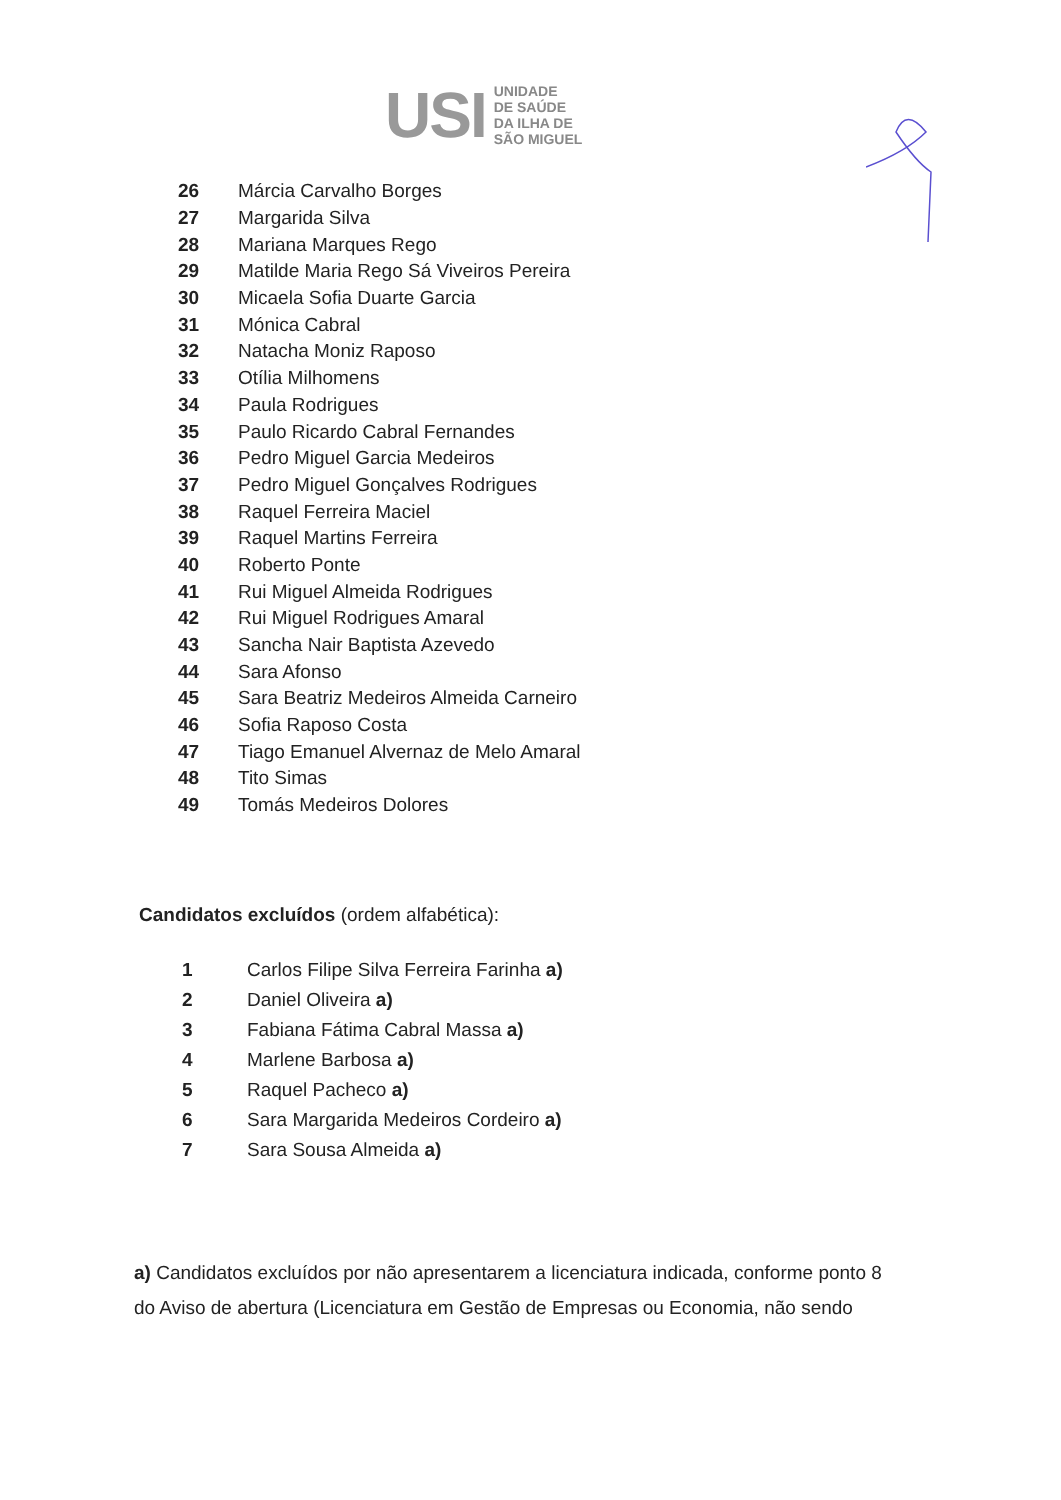USI
UNIDADE
DE SAÚDE
DA ILHA DE
SÃO MIGUEL
| 26 | Márcia Carvalho Borges |
| 27 | Margarida Silva |
| 28 | Mariana Marques Rego |
| 29 | Matilde Maria Rego Sá Viveiros Pereira |
| 30 | Micaela Sofia Duarte Garcia |
| 31 | Mónica Cabral |
| 32 | Natacha Moniz Raposo |
| 33 | Otília Milhomens |
| 34 | Paula Rodrigues |
| 35 | Paulo Ricardo Cabral Fernandes |
| 36 | Pedro Miguel Garcia Medeiros |
| 37 | Pedro Miguel Gonçalves Rodrigues |
| 38 | Raquel Ferreira Maciel |
| 39 | Raquel Martins Ferreira |
| 40 | Roberto Ponte |
| 41 | Rui Miguel Almeida Rodrigues |
| 42 | Rui Miguel Rodrigues Amaral |
| 43 | Sancha Nair Baptista Azevedo |
| 44 | Sara Afonso |
| 45 | Sara Beatriz Medeiros Almeida Carneiro |
| 46 | Sofia Raposo Costa |
| 47 | Tiago Emanuel Alvernaz de Melo Amaral |
| 48 | Tito Simas |
| 49 | Tomás Medeiros Dolores |
Candidatos excluídos (ordem alfabética):
| 1 | Carlos Filipe Silva Ferreira Farinha a) |
| 2 | Daniel Oliveira a) |
| 3 | Fabiana Fátima Cabral Massa a) |
| 4 | Marlene Barbosa a) |
| 5 | Raquel Pacheco a) |
| 6 | Sara Margarida Medeiros Cordeiro a) |
| 7 | Sara Sousa Almeida a) |
a) Candidatos excluídos por não apresentarem a licenciatura indicada, conforme ponto 8 do Aviso de abertura (Licenciatura em Gestão de Empresas ou Economia, não sendo